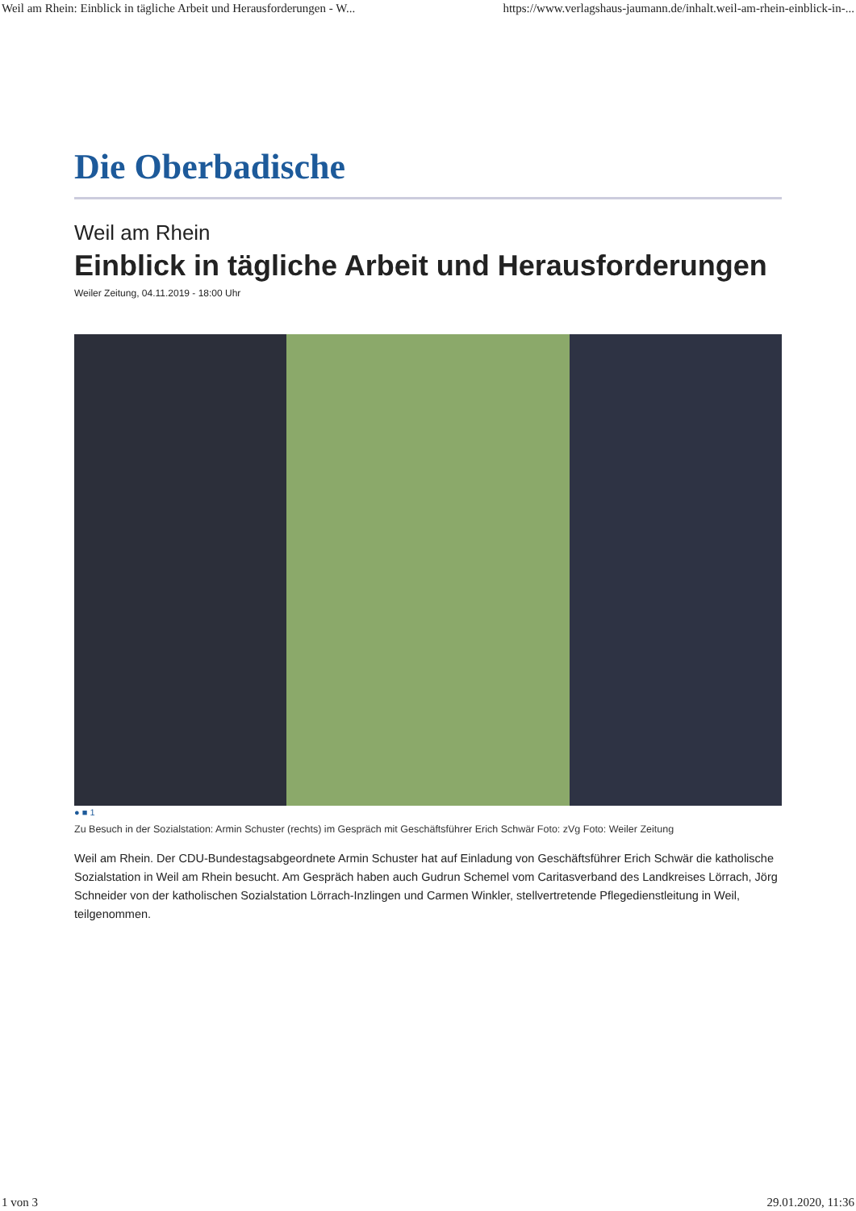Weil am Rhein: Einblick in tägliche Arbeit und Herausforderungen - W... https://www.verlagshaus-jaumann.de/inhalt.weil-am-rhein-einblick-in-...
Die Oberbadische
Weil am Rhein
Einblick in tägliche Arbeit und Herausforderungen
Weiler Zeitung, 04.11.2019 - 18:00 Uhr
● ■ 1
Zu Besuch in der Sozialstation: Armin Schuster (rechts) im Gespräch mit Geschäftsführer Erich Schwär Foto: zVg Foto: Weiler Zeitung
Weil am Rhein. Der CDU-Bundestagsabgeordnete Armin Schuster hat auf Einladung von Geschäftsführer Erich Schwär die katholische Sozialstation in Weil am Rhein besucht. Am Gespräch haben auch Gudrun Schemel vom Caritasverband des Landkreises Lörrach, Jörg Schneider von der katholischen Sozialstation Lörrach-Inzlingen und Carmen Winkler, stellvertretende Pflegedienstleitung in Weil, teilgenommen.
1 von 3 29.01.2020, 11:36